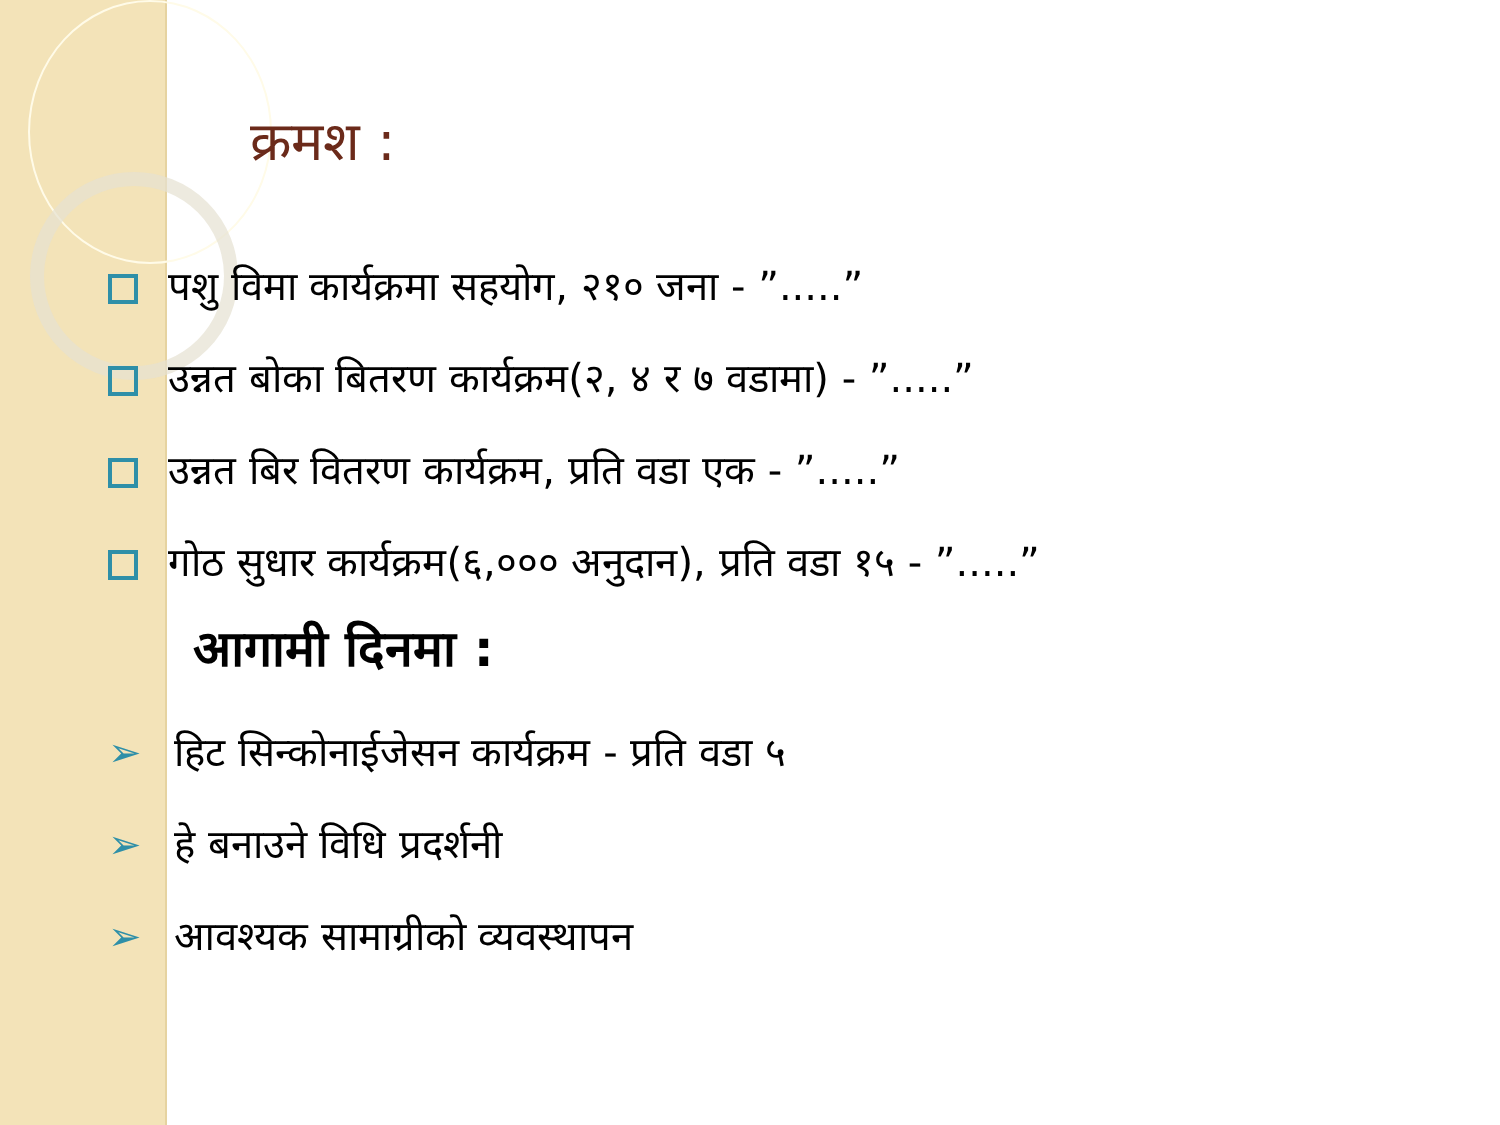क्रमश :
पशु विमा कार्यक्रमा सहयोग, २१० जना - ”.....”
उन्नत बोका बितरण कार्यक्रम(२, ४ र ७ वडामा) - ”.....”
उन्नत बिर वितरण कार्यक्रम, प्रति वडा एक - ”.....”
गोठ सुधार कार्यक्रम(६,००० अनुदान), प्रति वडा १५ - ”.....”
आगामी दिनमा :
➢ हिट सिन्कोनाईजेसन कार्यक्रम - प्रति वडा ५
➢ हे बनाउने विधि प्रदर्शनी
➢ आवश्यक सामाग्रीको व्यवस्थापन